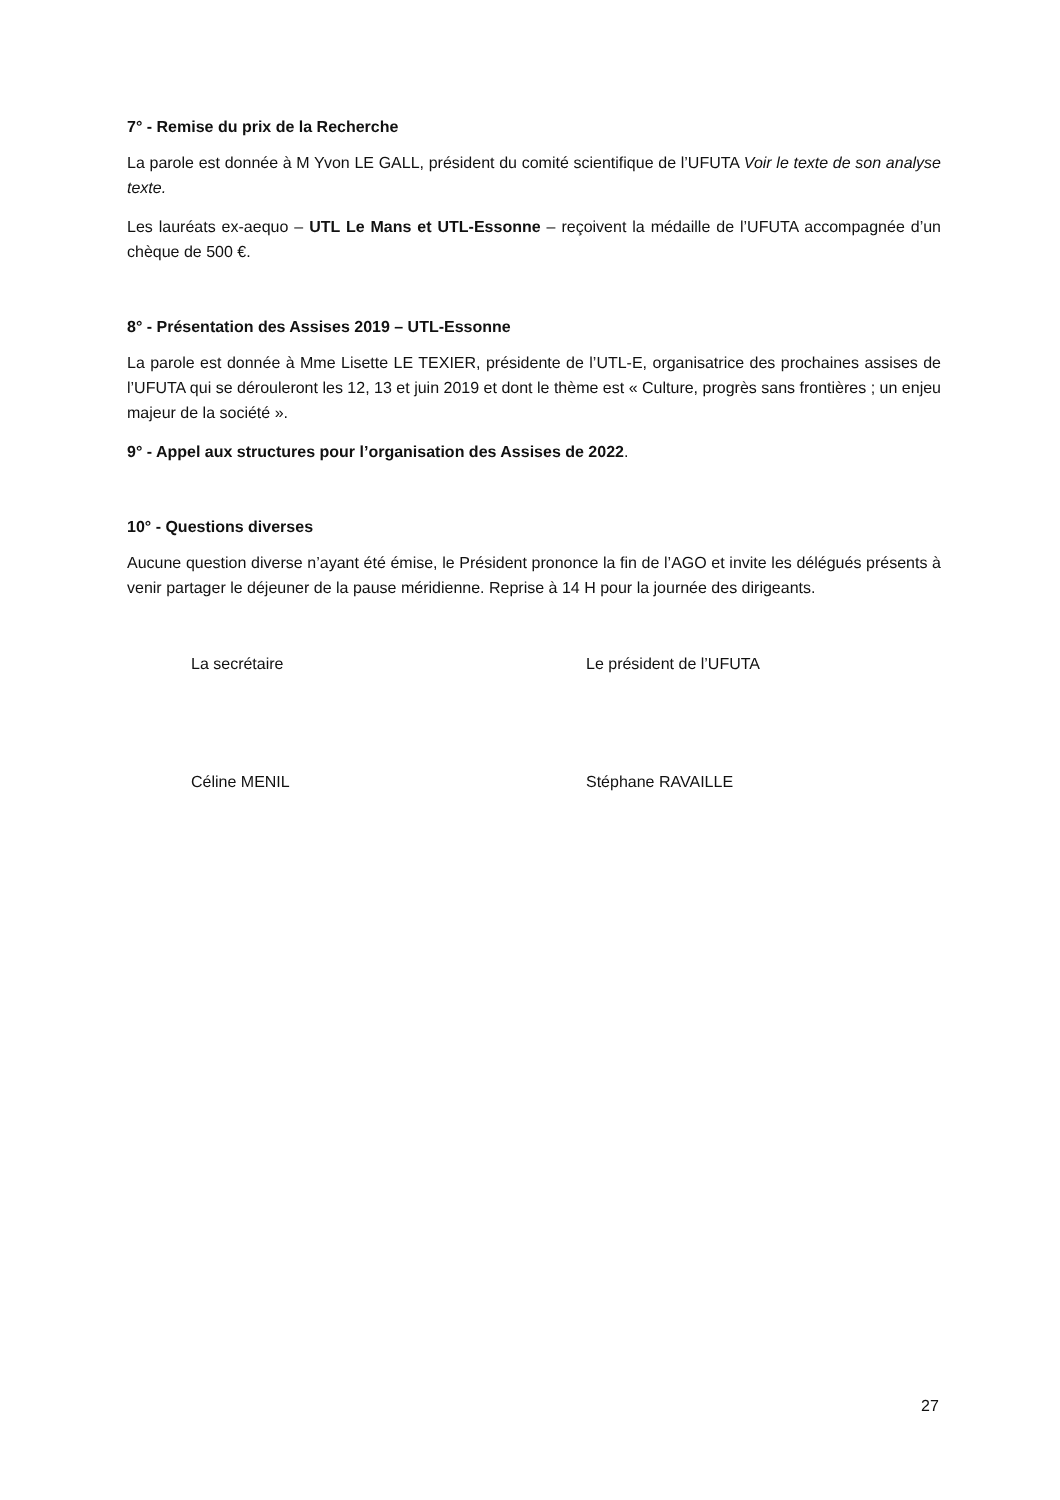7° - Remise du prix de la Recherche
La parole est donnée à M Yvon LE GALL, président du comité scientifique de l’UFUTA Voir le texte de son analyse texte.
Les lauréats ex-aequo – UTL Le Mans et UTL-Essonne – reçoivent la médaille de l’UFUTA accompagnée d’un chèque de 500 €.
8° - Présentation des Assises 2019 – UTL-Essonne
La parole est donnée à Mme Lisette LE TEXIER, présidente de l’UTL-E, organisatrice des prochaines assises de l’UFUTA qui se dérouleront les 12, 13 et juin 2019 et dont le thème est « Culture, progrès sans frontières ; un enjeu majeur de la société ».
9° - Appel aux structures pour l’organisation des Assises de 2022.
10° - Questions diverses
Aucune question diverse n’ayant été émise, le Président prononce la fin de l’AGO et invite les délégués présents à venir partager le déjeuner de la pause méridienne. Reprise à 14 H pour la journée des dirigeants.
La secrétaire Le président de l’UFUTA
Céline MENIL Stéphane RAVAILLE
27